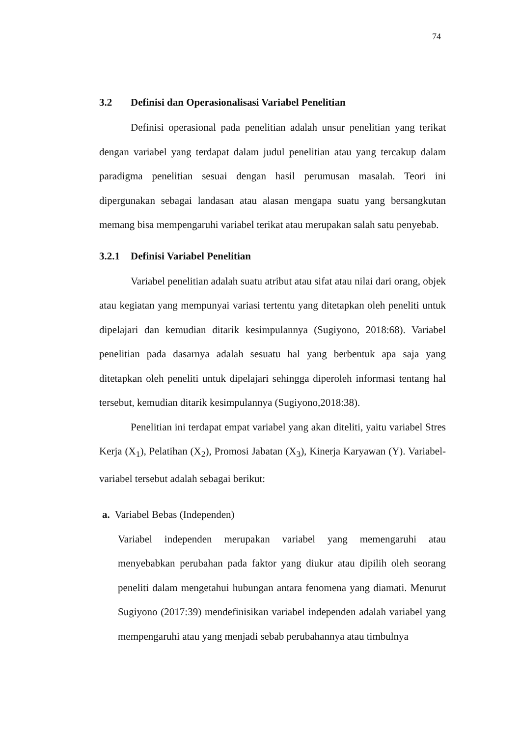74
3.2 Definisi dan Operasionalisasi Variabel Penelitian
Definisi operasional pada penelitian adalah unsur penelitian yang terikat dengan variabel yang terdapat dalam judul penelitian atau yang tercakup dalam paradigma penelitian sesuai dengan hasil perumusan masalah. Teori ini dipergunakan sebagai landasan atau alasan mengapa suatu yang bersangkutan memang bisa mempengaruhi variabel terikat atau merupakan salah satu penyebab.
3.2.1 Definisi Variabel Penelitian
Variabel penelitian adalah suatu atribut atau sifat atau nilai dari orang, objek atau kegiatan yang mempunyai variasi tertentu yang ditetapkan oleh peneliti untuk dipelajari dan kemudian ditarik kesimpulannya (Sugiyono, 2018:68). Variabel penelitian pada dasarnya adalah sesuatu hal yang berbentuk apa saja yang ditetapkan oleh peneliti untuk dipelajari sehingga diperoleh informasi tentang hal tersebut, kemudian ditarik kesimpulannya (Sugiyono,2018:38).
Penelitian ini terdapat empat variabel yang akan diteliti, yaitu variabel Stres Kerja (X<sub>1</sub>), Pelatihan (X<sub>2</sub>), Promosi Jabatan (X<sub>3</sub>), Kinerja Karyawan (Y). Variabel-variabel tersebut adalah sebagai berikut:
a. Variabel Bebas (Independen)
Variabel independen merupakan variabel yang memengaruhi atau menyebabkan perubahan pada faktor yang diukur atau dipilih oleh seorang peneliti dalam mengetahui hubungan antara fenomena yang diamati. Menurut Sugiyono (2017:39) mendefinisikan variabel independen adalah variabel yang mempengaruhi atau yang menjadi sebab perubahannya atau timbulnya